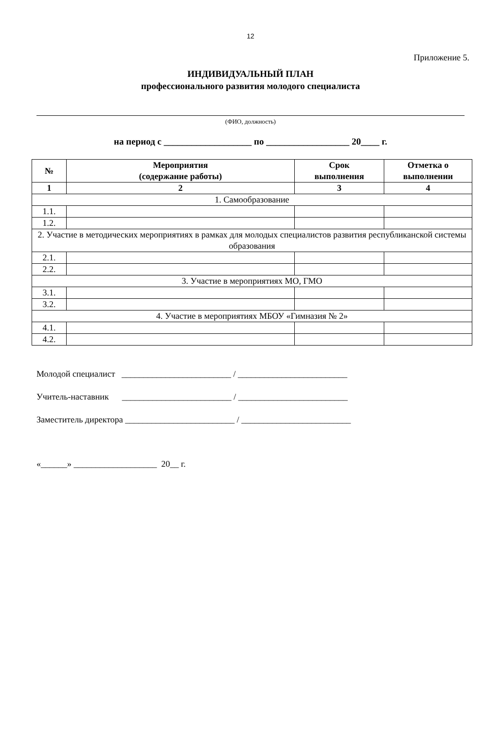12
Приложение 5.
ИНДИВИДУАЛЬНЫЙ ПЛАН
профессионального развития молодого специалиста
(ФИО, должность)
на период с ___________________ по __________________ 20____ г.
| № | Мероприятия (содержание работы) | Срок выполнения | Отметка о выполнении |
| --- | --- | --- | --- |
| 1 | 2 | 3 | 4 |
| 1. Самообразование | | | |
| 1.1. | | | |
| 1.2. | | | |
| 2. Участие в методических мероприятиях в рамках для молодых специалистов развития республиканской системы образования | | | |
| 2.1. | | | |
| 2.2. | | | |
| 3. Участие в мероприятиях МО, ГМО | | | |
| 3.1. | | | |
| 3.2. | | | |
| 4. Участие в мероприятиях МБОУ «Гимназия № 2» | | | |
| 4.1. | | | |
| 4.2. | | | |
Молодой специалист _________________________ / _________________________
Учитель-наставник _________________________ / _________________________
Заместитель директора _________________________ / _________________________
«______» ___________________ 20__ г.